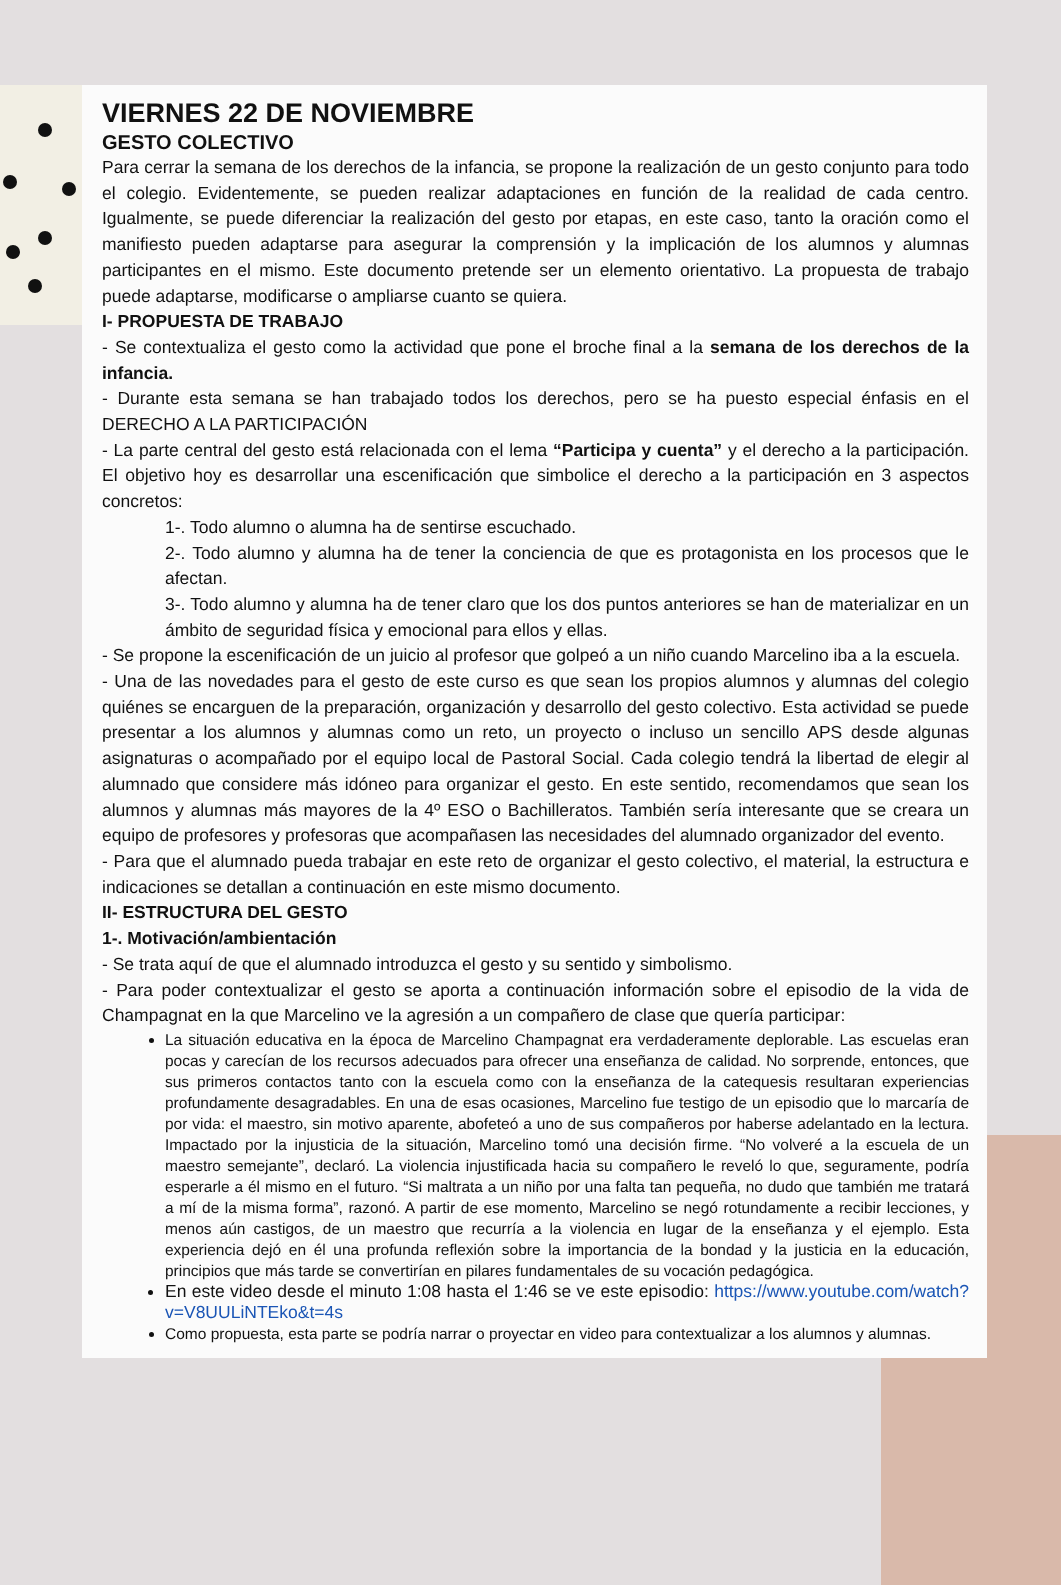VIERNES 22 DE NOVIEMBRE
GESTO COLECTIVO
Para cerrar la semana de los derechos de la infancia, se propone la realización de un gesto conjunto para todo el colegio. Evidentemente, se pueden realizar adaptaciones en función de la realidad de cada centro. Igualmente, se puede diferenciar la realización del gesto por etapas, en este caso, tanto la oración como el manifiesto pueden adaptarse para asegurar la comprensión y la implicación de los alumnos y alumnas participantes en el mismo. Este documento pretende ser un elemento orientativo. La propuesta de trabajo puede adaptarse, modificarse o ampliarse cuanto se quiera.
I- PROPUESTA DE TRABAJO
- Se contextualiza el gesto como la actividad que pone el broche final a la semana de los derechos de la infancia.
- Durante esta semana se han trabajado todos los derechos, pero se ha puesto especial énfasis en el DERECHO A LA PARTICIPACIÓN
- La parte central del gesto está relacionada con el lema “Participa y cuenta” y el derecho a la participación. El objetivo hoy es desarrollar una escenificación que simbolice el derecho a la participación en 3 aspectos concretos:
1-. Todo alumno o alumna ha de sentirse escuchado.
2-. Todo alumno y alumna ha de tener la conciencia de que es protagonista en los procesos que le afectan.
3-. Todo alumno y alumna ha de tener claro que los dos puntos anteriores se han de materializar en un ámbito de seguridad física y emocional para ellos y ellas.
- Se propone la escenificación de un juicio al profesor que golpeó a un niño cuando Marcelino iba a la escuela.
- Una de las novedades para el gesto de este curso es que sean los propios alumnos y alumnas del colegio quiénes se encarguen de la preparación, organización y desarrollo del gesto colectivo. Esta actividad se puede presentar a los alumnos y alumnas como un reto, un proyecto o incluso un sencillo APS desde algunas asignaturas o acompañado por el equipo local de Pastoral Social. Cada colegio tendrá la libertad de elegir al alumnado que considere más idóneo para organizar el gesto. En este sentido, recomendamos que sean los alumnos y alumnas más mayores de la 4º ESO o Bachilleratos. También sería interesante que se creara un equipo de profesores y profesoras que acompañasen las necesidades del alumnado organizador del evento.
- Para que el alumnado pueda trabajar en este reto de organizar el gesto colectivo, el material, la estructura e indicaciones se detallan a continuación en este mismo documento.
II- ESTRUCTURA DEL GESTO
1-. Motivación/ambientación
- Se trata aquí de que el alumnado introduzca el gesto y su sentido y simbolismo.
- Para poder contextualizar el gesto se aporta a continuación información sobre el episodio de la vida de Champagnat en la que Marcelino ve la agresión a un compañero de clase que quería participar:
La situación educativa en la época de Marcelino Champagnat era verdaderamente deplorable. Las escuelas eran pocas y carecían de los recursos adecuados para ofrecer una enseñanza de calidad. No sorprende, entonces, que sus primeros contactos tanto con la escuela como con la enseñanza de la catequesis resultaran experiencias profundamente desagradables. En una de esas ocasiones, Marcelino fue testigo de un episodio que lo marcaría de por vida: el maestro, sin motivo aparente, abofeteó a uno de sus compañeros por haberse adelantado en la lectura. Impactado por la injusticia de la situación, Marcelino tomó una decisión firme. “No volveré a la escuela de un maestro semejante”, declaró. La violencia injustificada hacia su compañero le reveló lo que, seguramente, podría esperarle a él mismo en el futuro. “Si maltrata a un niño por una falta tan pequeña, no dudo que también me tratará a mí de la misma forma”, razonó. A partir de ese momento, Marcelino se negó rotundamente a recibir lecciones, y menos aún castigos, de un maestro que recurría a la violencia en lugar de la enseñanza y el ejemplo. Esta experiencia dejó en él una profunda reflexión sobre la importancia de la bondad y la justicia en la educación, principios que más tarde se convertirían en pilares fundamentales de su vocación pedagógica.
En este video desde el minuto 1:08 hasta el 1:46 se ve este episodio: https://www.youtube.com/watch?v=V8UULiNTEko&t=4s
Como propuesta, esta parte se podría narrar o proyectar en video para contextualizar a los alumnos y alumnas.